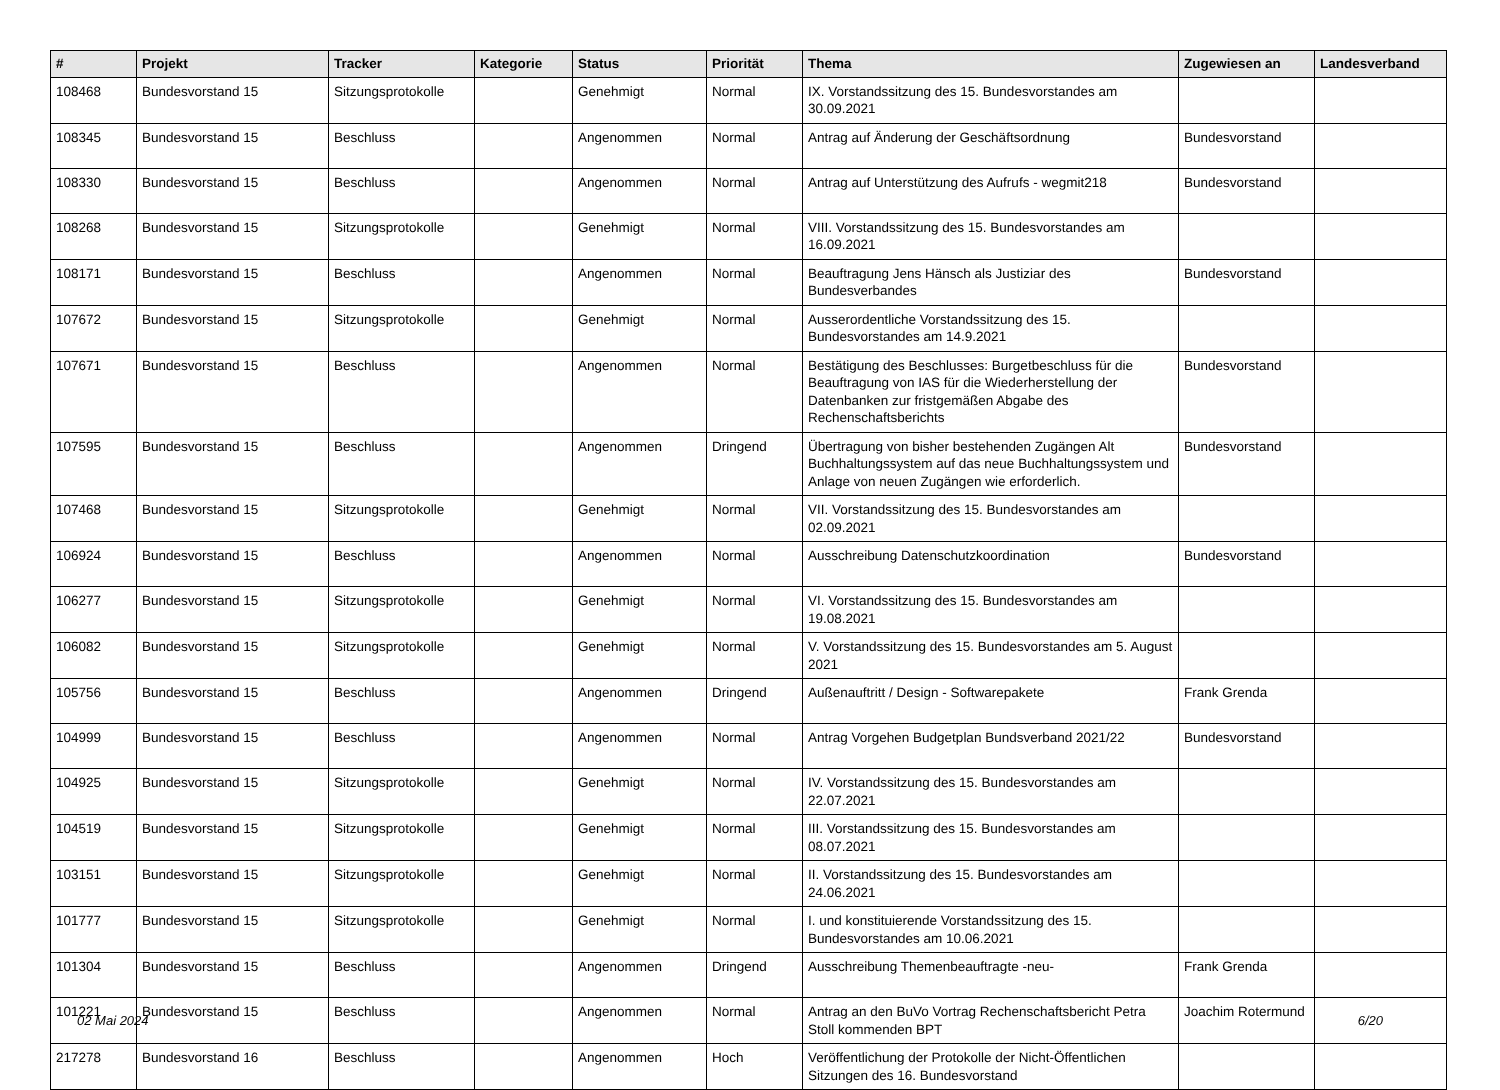| # | Projekt | Tracker | Kategorie | Status | Priorität | Thema | Zugewiesen an | Landesverband |
| --- | --- | --- | --- | --- | --- | --- | --- | --- |
| 108468 | Bundesvorstand 15 | Sitzungsprotokolle | | Genehmigt | Normal | IX. Vorstandssitzung des 15. Bundesvorstandes am 30.09.2021 | | |
| 108345 | Bundesvorstand 15 | Beschluss | | Angenommen | Normal | Antrag auf Änderung der Geschäftsordnung | Bundesvorstand | |
| 108330 | Bundesvorstand 15 | Beschluss | | Angenommen | Normal | Antrag auf Unterstützung des Aufrufs - wegmit218 | Bundesvorstand | |
| 108268 | Bundesvorstand 15 | Sitzungsprotokolle | | Genehmigt | Normal | VIII. Vorstandssitzung des 15. Bundesvorstandes am 16.09.2021 | | |
| 108171 | Bundesvorstand 15 | Beschluss | | Angenommen | Normal | Beauftragung Jens Hänsch als Justiziar des Bundesverbandes | Bundesvorstand | |
| 107672 | Bundesvorstand 15 | Sitzungsprotokolle | | Genehmigt | Normal | Ausserordentliche Vorstandssitzung des 15. Bundesvorstandes am 14.9.2021 | | |
| 107671 | Bundesvorstand 15 | Beschluss | | Angenommen | Normal | Bestätigung des Beschlusses: Burgetbeschluss für die Beauftragung von IAS für die Wiederherstellung der Datenbanken zur fristgemäßen Abgabe des Rechenschaftsberichts | Bundesvorstand | |
| 107595 | Bundesvorstand 15 | Beschluss | | Angenommen | Dringend | Übertragung von bisher bestehenden Zugängen Alt Buchhaltungssystem auf das neue Buchhaltungssystem und Anlage von neuen Zugängen wie erforderlich. | Bundesvorstand | |
| 107468 | Bundesvorstand 15 | Sitzungsprotokolle | | Genehmigt | Normal | VII. Vorstandssitzung des 15. Bundesvorstandes am 02.09.2021 | | |
| 106924 | Bundesvorstand 15 | Beschluss | | Angenommen | Normal | Ausschreibung Datenschutzkoordination | Bundesvorstand | |
| 106277 | Bundesvorstand 15 | Sitzungsprotokolle | | Genehmigt | Normal | VI. Vorstandssitzung des 15. Bundesvorstandes am 19.08.2021 | | |
| 106082 | Bundesvorstand 15 | Sitzungsprotokolle | | Genehmigt | Normal | V. Vorstandssitzung des 15. Bundesvorstandes am 5. August 2021 | | |
| 105756 | Bundesvorstand 15 | Beschluss | | Angenommen | Dringend | Außenauftritt / Design - Softwarepakete | Frank Grenda | |
| 104999 | Bundesvorstand 15 | Beschluss | | Angenommen | Normal | Antrag Vorgehen Budgetplan Bundsverband 2021/22 | Bundesvorstand | |
| 104925 | Bundesvorstand 15 | Sitzungsprotokolle | | Genehmigt | Normal | IV. Vorstandssitzung des 15. Bundesvorstandes am 22.07.2021 | | |
| 104519 | Bundesvorstand 15 | Sitzungsprotokolle | | Genehmigt | Normal | III. Vorstandssitzung des 15. Bundesvorstandes am 08.07.2021 | | |
| 103151 | Bundesvorstand 15 | Sitzungsprotokolle | | Genehmigt | Normal | II. Vorstandssitzung des 15. Bundesvorstandes am 24.06.2021 | | |
| 101777 | Bundesvorstand 15 | Sitzungsprotokolle | | Genehmigt | Normal | I. und konstituierende Vorstandssitzung des 15. Bundesvorstandes am 10.06.2021 | | |
| 101304 | Bundesvorstand 15 | Beschluss | | Angenommen | Dringend | Ausschreibung Themenbeauftragte -neu- | Frank Grenda | |
| 101221 | Bundesvorstand 15 | Beschluss | | Angenommen | Normal | Antrag an den BuVo Vortrag Rechenschaftsbericht Petra Stoll kommenden BPT | Joachim Rotermund | |
| 217278 | Bundesvorstand 16 | Beschluss | | Angenommen | Hoch | Veröffentlichung der Protokolle der Nicht-Öffentlichen Sitzungen des 16. Bundesvorstand | | |
02 Mai 2024 6/20